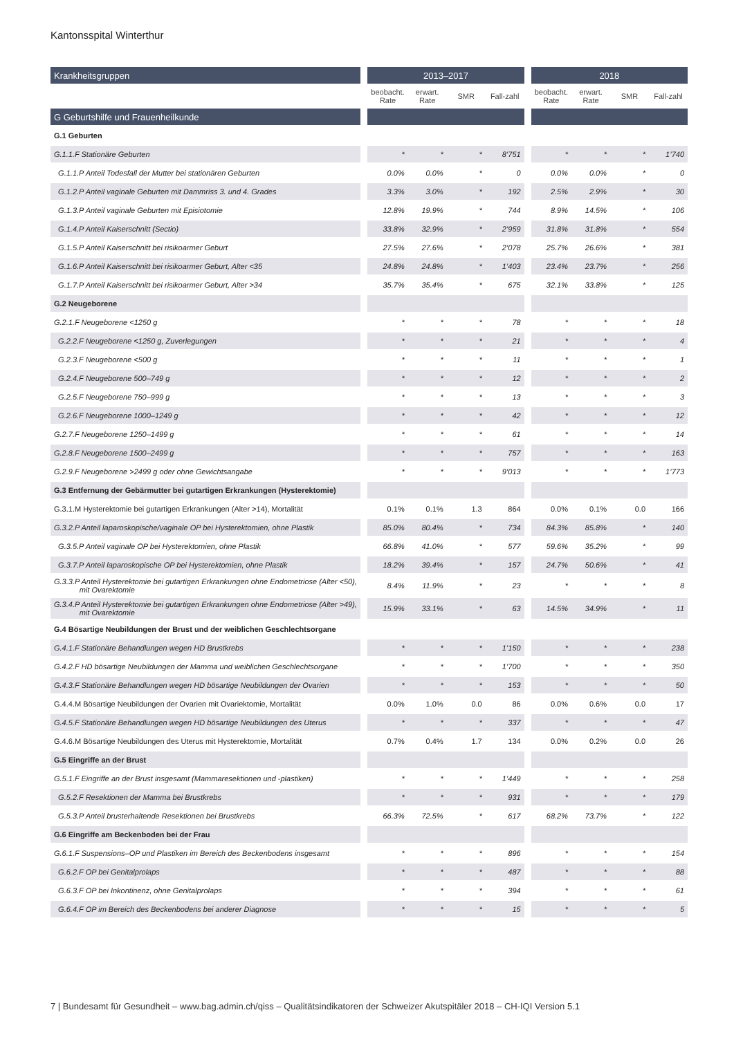Kantonsspital Winterthur
| Krankheitsgruppen | | 2013–2017 | | | | | 2018 | | | |
| --- | --- | --- | --- | --- | --- | --- | --- | --- | --- | --- |
| | | beobacht. Rate | erwart. Rate | SMR | Fall-zahl | | beobacht. Rate | erwart. Rate | SMR | Fall-zahl |
| G Geburtshilfe und Frauenheilkunde | | | | | | | | | | |
| G.1 Geburten | | | | | | | | | | |
| G.1.1.F Stationäre Geburten | | * | * | * | 8’751 | | * | * | * | 1’740 |
| G.1.1.P Anteil Todesfall der Mutter bei stationären Geburten | | 0.0% | 0.0% | * | 0 | | 0.0% | 0.0% | * | 0 |
| G.1.2.P Anteil vaginale Geburten mit Dammriss 3. und 4. Grades | | 3.3% | 3.0% | * | 192 | | 2.5% | 2.9% | * | 30 |
| G.1.3.P Anteil vaginale Geburten mit Episiotomie | | 12.8% | 19.9% | * | 744 | | 8.9% | 14.5% | * | 106 |
| G.1.4.P Anteil Kaiserschnitt (Sectio) | | 33.8% | 32.9% | * | 2’959 | | 31.8% | 31.8% | * | 554 |
| G.1.5.P Anteil Kaiserschnitt bei risikoarmer Geburt | | 27.5% | 27.6% | * | 2’078 | | 25.7% | 26.6% | * | 381 |
| G.1.6.P Anteil Kaiserschnitt bei risikoarmer Geburt, Alter <35 | | 24.8% | 24.8% | * | 1’403 | | 23.4% | 23.7% | * | 256 |
| G.1.7.P Anteil Kaiserschnitt bei risikoarmer Geburt, Alter >34 | | 35.7% | 35.4% | * | 675 | | 32.1% | 33.8% | * | 125 |
| G.2 Neugeborene | | | | | | | | | | |
| G.2.1.F Neugeborene <1250 g | | * | * | * | 78 | | * | * | * | 18 |
| G.2.2.F Neugeborene <1250 g, Zuverlegungen | | * | * | * | 21 | | * | * | * | 4 |
| G.2.3.F Neugeborene <500 g | | * | * | * | 11 | | * | * | * | 1 |
| G.2.4.F Neugeborene 500–749 g | | * | * | * | 12 | | * | * | * | 2 |
| G.2.5.F Neugeborene 750–999 g | | * | * | * | 13 | | * | * | * | 3 |
| G.2.6.F Neugeborene 1000–1249 g | | * | * | * | 42 | | * | * | * | 12 |
| G.2.7.F Neugeborene 1250–1499 g | | * | * | * | 61 | | * | * | * | 14 |
| G.2.8.F Neugeborene 1500–2499 g | | * | * | * | 757 | | * | * | * | 163 |
| G.2.9.F Neugeborene >2499 g oder ohne Gewichtsangabe | | * | * | * | 9’013 | | * | * | * | 1’773 |
| G.3 Entfernung der Gebärmutter bei gutartigen Erkrankungen (Hysterektomie) | | | | | | | | | | |
| G.3.1.M Hysterektomie bei gutartigen Erkrankungen (Alter >14), Mortalität | | 0.1% | 0.1% | 1.3 | 864 | | 0.0% | 0.1% | 0.0 | 166 |
| G.3.2.P Anteil laparoskopische/vaginale OP bei Hysterektomien, ohne Plastik | | 85.0% | 80.4% | * | 734 | | 84.3% | 85.8% | * | 140 |
| G.3.5.P Anteil vaginale OP bei Hysterektomien, ohne Plastik | | 66.8% | 41.0% | * | 577 | | 59.6% | 35.2% | * | 99 |
| G.3.7.P Anteil laparoskopische OP bei Hysterektomien, ohne Plastik | | 18.2% | 39.4% | * | 157 | | 24.7% | 50.6% | * | 41 |
| G.3.3.P Anteil Hysterektomie bei gutartigen Erkrankungen ohne Endometriose (Alter <50), mit Ovarektomie | | 8.4% | 11.9% | * | 23 | | * | * | * | 8 |
| G.3.4.P Anteil Hysterektomie bei gutartigen Erkrankungen ohne Endometriose (Alter >49), mit Ovarektomie | | 15.9% | 33.1% | * | 63 | | 14.5% | 34.9% | * | 11 |
| G.4 Bösartige Neubildungen der Brust und der weiblichen Geschlechtsorgane | | | | | | | | | | |
| G.4.1.F Stationäre Behandlungen wegen HD Brustkrebs | | * | * | * | 1’150 | | * | * | * | 238 |
| G.4.2.F HD bösartige Neubildungen der Mamma und weiblichen Geschlechtsorgane | | * | * | * | 1’700 | | * | * | * | 350 |
| G.4.3.F Stationäre Behandlungen wegen HD bösartige Neubildungen der Ovarien | | * | * | * | 153 | | * | * | * | 50 |
| G.4.4.M Bösartige Neubildungen der Ovarien mit Ovariektomie, Mortalität | | 0.0% | 1.0% | 0.0 | 86 | | 0.0% | 0.6% | 0.0 | 17 |
| G.4.5.F Stationäre Behandlungen wegen HD bösartige Neubildungen des Uterus | | * | * | * | 337 | | * | * | * | 47 |
| G.4.6.M Bösartige Neubildungen des Uterus mit Hysterektomie, Mortalität | | 0.7% | 0.4% | 1.7 | 134 | | 0.0% | 0.2% | 0.0 | 26 |
| G.5 Eingriffe an der Brust | | | | | | | | | | |
| G.5.1.F Eingriffe an der Brust insgesamt (Mammaresektionen und -plastiken) | | * | * | * | 1’449 | | * | * | * | 258 |
| G.5.2.F Resektionen der Mamma bei Brustkrebs | | * | * | * | 931 | | * | * | * | 179 |
| G.5.3.P Anteil brusterhaltende Resektionen bei Brustkrebs | | 66.3% | 72.5% | * | 617 | | 68.2% | 73.7% | * | 122 |
| G.6 Eingriffe am Beckenboden bei der Frau | | | | | | | | | | |
| G.6.1.F Suspensions–OP und Plastiken im Bereich des Beckenbodens insgesamt | | * | * | * | 896 | | * | * | * | 154 |
| G.6.2.F OP bei Genitalprolaps | | * | * | * | 487 | | * | * | * | 88 |
| G.6.3.F OP bei Inkontinenz, ohne Genitalprolaps | | * | * | * | 394 | | * | * | * | 61 |
| G.6.4.F OP im Bereich des Beckenbodens bei anderer Diagnose | | * | * | * | 15 | | * | * | * | 5 |
7 | Bundesamt für Gesundheit – www.bag.admin.ch/qiss – Qualitätsindikatoren der Schweizer Akutspitäler 2018 – CH-IQI Version 5.1